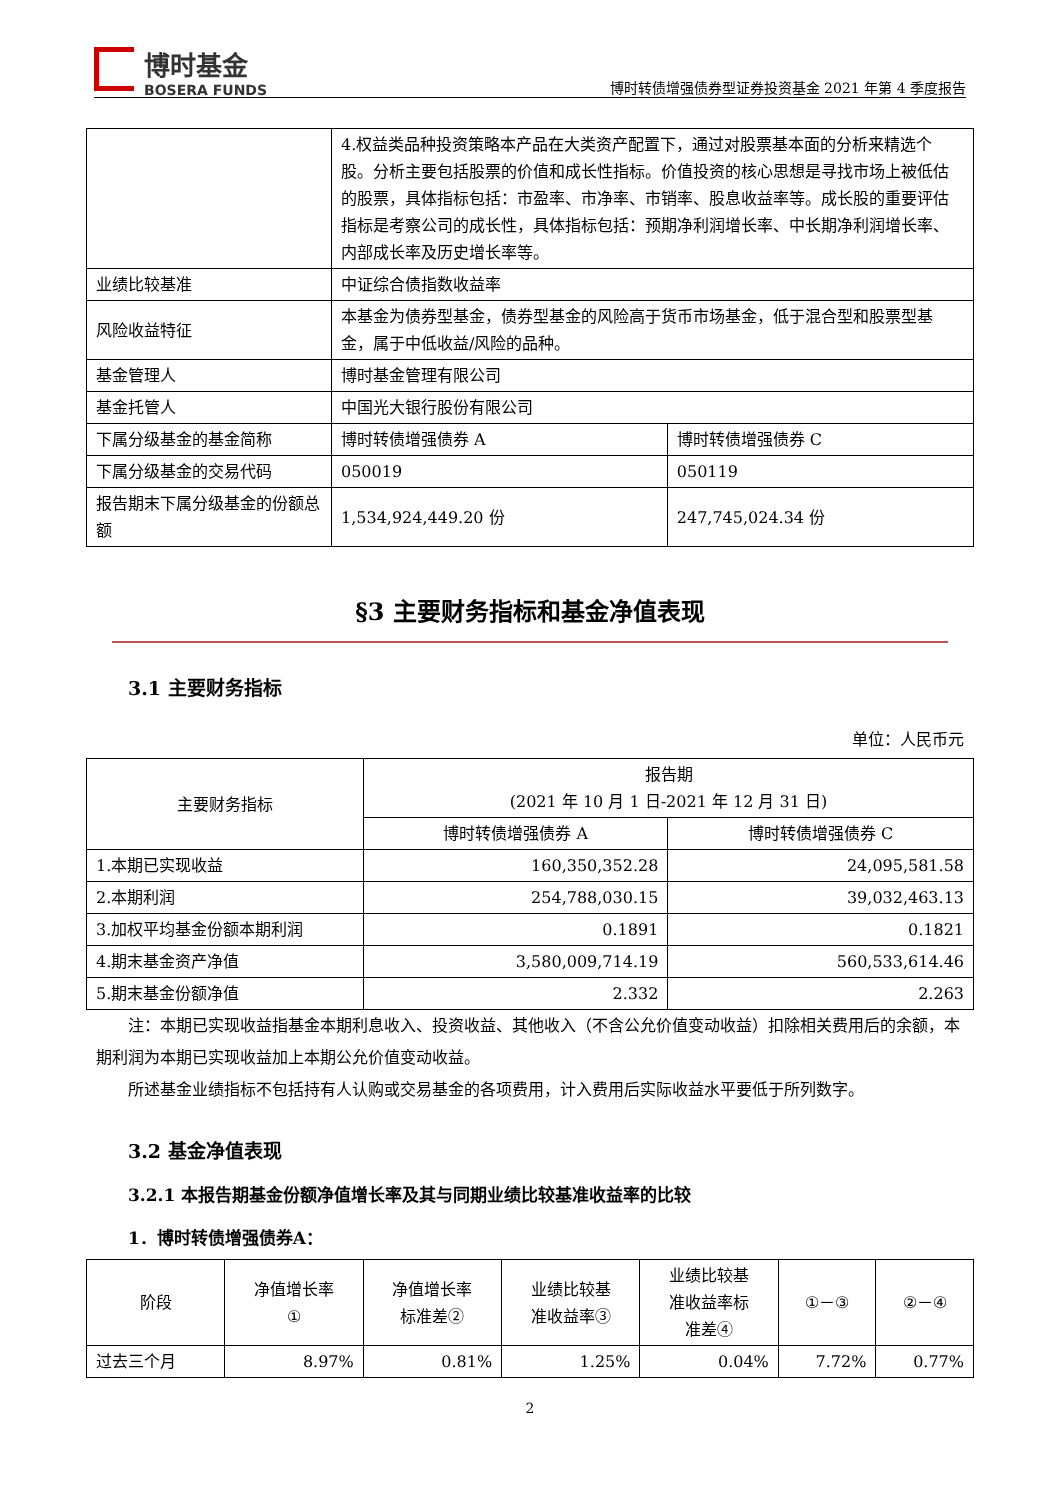博时基金
BOSERA FUNDS
博时转债增强债券型证券投资基金 2021 年第 4 季度报告
| | 4.权益类品种投资策略本产品在大类资产配置下，通过对股票基本面的分析来精选个股。分析主要包括股票的价值和成长性指标。价值投资的核心思想是寻找市场上被低估的股票，具体指标包括：市盈率、市净率、市销率、股息收益率等。成长股的重要评估指标是考察公司的成长性，具体指标包括：预期净利润增长率、中长期净利润增长率、内部成长率及历史增长率等。 | |
| 业绩比较基准 | 中证综合债指数收益率 | |
| 风险收益特征 | 本基金为债券型基金，债券型基金的风险高于货币市场基金，低于混合型和股票型基金，属于中低收益/风险的品种。 | |
| 基金管理人 | 博时基金管理有限公司 | |
| 基金托管人 | 中国光大银行股份有限公司 | |
| 下属分级基金的基金简称 | 博时转债增强债券 A | 博时转债增强债券 C |
| 下属分级基金的交易代码 | 050019 | 050119 |
| 报告期末下属分级基金的份额总额 | 1,534,924,449.20 份 | 247,745,024.34 份 |
§3 主要财务指标和基金净值表现
3.1 主要财务指标
单位：人民币元
| 主要财务指标 | 报告期 (2021 年 10 月 1 日-2021 年 12 月 31 日) | |
| | 博时转债增强债券 A | 博时转债增强债券 C |
| 1.本期已实现收益 | 160,350,352.28 | 24,095,581.58 |
| 2.本期利润 | 254,788,030.15 | 39,032,463.13 |
| 3.加权平均基金份额本期利润 | 0.1891 | 0.1821 |
| 4.期末基金资产净值 | 3,580,009,714.19 | 560,533,614.46 |
| 5.期末基金份额净值 | 2.332 | 2.263 |
注：本期已实现收益指基金本期利息收入、投资收益、其他收入（不含公允价值变动收益）扣除相关费用后的余额，本期利润为本期已实现收益加上本期公允价值变动收益。
所述基金业绩指标不包括持有人认购或交易基金的各项费用，计入费用后实际收益水平要低于所列数字。
3.2 基金净值表现
3.2.1 本报告期基金份额净值增长率及其与同期业绩比较基准收益率的比较
1．博时转债增强债券A：
| 阶段 | 净值增长率 ① | 净值增长率 标准差② | 业绩比较基 准收益率③ | 业绩比较基 准收益率标 准差④ | ①－③ | ②－④ |
| 过去三个月 | 8.97% | 0.81% | 1.25% | 0.04% | 7.72% | 0.77% |
2